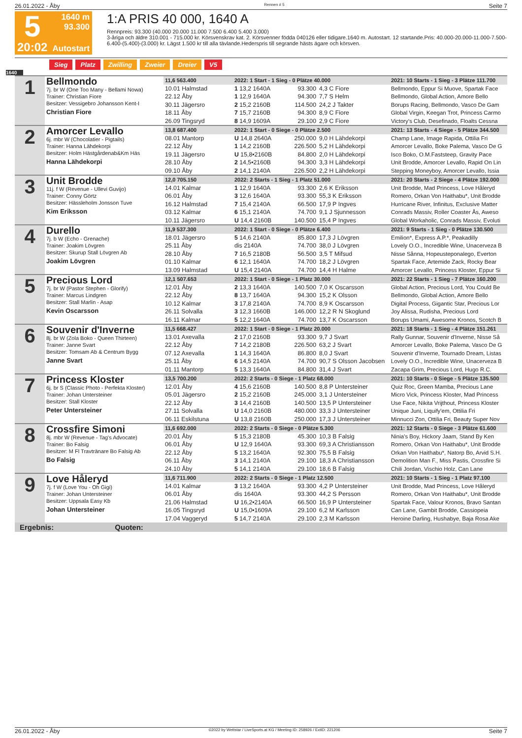26.01.2022 - Åby Rennen # 5 Seite 7
5
20:02
1640 m
93.300
Autostart
1:A PRIS 40 000, 1640 A
Rennpreis: 93.300 (40.000 20.000 11.000 7.500 6.400 5.400 3.000)
3-åriga och äldre 310.001 - 715.000 kr. Körsvenskrav kat. 2. Körsvenner födda 040126 eller tidigare.1640 m. Autostart. 12 startande.Pris: 40.000-20.000-11.000-7.500-6.400-(5.400)-(3.000) kr. Lägst 1.500 kr till alla tävlande.Hederspris till segrande hästs ägare och körsven.
Sieg Platz Zwilling Zweier Dreier V5
1640
| 1 | Bellmondo 7j. br W (One Too Many - Bellami Nowa) Trainer: Christian Fiore Besitzer: Vessigebro Johansson Kent-I Christian Fiore | 11,6 563.400 | 2022: 1 Start - 1 Sieg - 0 Plätze 40.000 | | | 2021: 10 Starts - 1 Sieg - 3 Plätze 111.700 |
| | | 10.01 Halmstad | 1 13,2 1640A | 93.300 | 4,3 C Fiore | Bellmondo, Eppur Si Muove, Spartak Face |
| | | 22.12 Åby | 1 12,9 1640A | 94.300 | 7,7 S Helm | Bellmondo, Global Action, Amore Bello |
| | | 30.11 Jägersro | 2 15,2 2160B | 114.500 | 24,2 J Takter | Borups Racing, Bellmondo, Vasco De Gam |
| | | 18.11 Åby | 7 15,7 2160B | 94.300 | 8,9 C Fiore | Global Virgin, Keegan Trot, Princess Carmo |
| | | 26.09 Tingsryd | 8 14,9 1609A | 29.100 | 2,9 C Fiore | Victory's Club, Desefinado, Floalts Cessna |
| 2 | Amorcer Levallo 6j. mbr W (Chocolatier - Pigtails) Trainer: Hanna Lähdekorpi Besitzer: Holm Hästgårdenab&Km Häs Hanna Lähdekorpi | 13,8 687.400 | 2022: 1 Start - 0 Siege - 0 Plätze 2.500 | | | 2021: 13 Starts - 4 Siege - 5 Plätze 344.500 |
| | | 08.01 Mantorp | U 14,8 2640A | 250.000 | 9,0 H Lähdekorpi | Champ Lane, Image Rapida, Ottilia Fri |
| | | 22.12 Åby | 1 14,2 2160B | 226.500 | 5,2 H Lähdekorpi | Amorcer Levallo, Boke Palema, Vasco De G |
| | | 19.11 Jägersro | U 15,8•2160B | 84.800 | 2,0 H Lähdekorpi | Isco Boko, O.M.Faststeep, Gravity Pace |
| | | 28.10 Åby | 2 14,5•2160B | 94.300 | 3,3 H Lähdekorpi | Unit Brodde, Amorcer Levallo, Rapid On Lin |
| | | 09.10 Åby | 2 14,1 2140A | 226.500 | 2,2 H Lähdekorpi | Stepping Moneyboy, Amorcer Levallo, Issia |
| 3 | Unit Brodde 11j. f W (Revenue - Ullevi Guvijo) Trainer: Conny Görtz Besitzer: Hässleholm Jonsson Tuve Kim Eriksson | 12,0 705.150 | 2022: 2 Starts - 1 Sieg - 1 Platz 51.000 | | | 2021: 20 Starts - 2 Siege - 4 Plätze 192.000 |
| | | 14.01 Kalmar | 1 12,9 1640A | 93.300 | 2,6 K Eriksson | Unit Brodde, Mad Princess, Love Håleryd |
| | | 06.01 Åby | 3 12,6 1640A | 93.300 | 55,3 K Eriksson | Romero, Orkan Von Haithabu*, Unit Brodde |
| | | 16.12 Halmstad | 7 15,4 2140A | 66.500 | 17,9 P Ingves | Hurricane River, Infinitus, Exclusive Matter |
| | | 03.12 Kalmar | 6 15,1 2140A | 74.700 | 9,1 J Sjunnesson | Conrads Massiv, Roller Coaster Ås, Aweso |
| | | 10.11 Jägersro | U 14,4 2160B | 140.500 | 15,4 P Ingves | Global Workaholic, Conrads Massiv, Evoluti |
| 4 | Durello 7j. b W (Echo - Grenache) Trainer: Joakim Lövgren Besitzer: Skurup Stall Lövgren Ab Joakim Lövgren | 11,9 537.300 | 2022: 1 Start - 0 Siege - 0 Plätze 6.400 | | | 2021: 9 Starts - 1 Sieg - 0 Plätze 130.500 |
| | | 18.01 Jägersro | 5 14,6 2140A | 85.800 | 17,3 J Lövgren | Emilion*, Express A.P.*, Peakadilly |
| | | 25.11 Åby | dis 2140A | 74.700 | 38,0 J Lövgren | Lovely O.O., Incredible Wine, Unacerveza B |
| | | 28.10 Åby | 7 16,5 2180B | 56.500 | 3,5 T Mifsud | Nisse Sånna, Hopeusteponalego, Everton |
| | | 01.10 Kalmar | 6 12,1 1640A | 74.700 | 18,2 J Lövgren | Spartak Face, Artemide Zack, Rocky Bear |
| | | 13.09 Halmstad | U 15,4 2140A | 74.700 | 14,4 H Halme | Amorcer Levallo, Princess Kloster, Eppur Si |
| 5 | Precious Lord 7j. br W (Pastor Stephen - Glorify) Trainer: Marcus Lindgren Besitzer: Stall Marlin - Asap Kevin Oscarsson | 12,1 507.653 | 2022: 1 Start - 0 Siege - 1 Platz 30.000 | | | 2021: 22 Starts - 1 Sieg - 7 Plätze 160.200 |
| | | 12.01 Åby | 2 13,3 1640A | 140.500 | 7,0 K Oscarsson | Global Action, Precious Lord, You Could Be |
| | | 22.12 Åby | 8 13,7 1640A | 94.300 | 15,2 K Olsson | Bellmondo, Global Action, Amore Bello |
| | | 10.12 Kalmar | 3 17,8 2140A | 74.700 | 8,9 K Oscarsson | Digital Process, Gigantic Star, Precious Lor |
| | | 26.11 Solvalla | 3 12,3 1660B | 146.000 | 12,2 R N Skoglund | Joy Alissa, Rudisha, Precious Lord |
| | | 16.11 Kalmar | 5 12,2 1640A | 74.700 | 13,7 K Oscarsson | Borups Umami, Awesome Kronos, Scotch B |
| 6 | Souvenir d'Inverne 8j. br W (Zola Boko - Queen Thirteen) Trainer: Janne Svart Besitzer: Tomsam Ab & Centrum Bygg Janne Svart | 11,5 668.427 | 2022: 1 Start - 0 Siege - 1 Platz 20.000 | | | 2021: 18 Starts - 1 Sieg - 4 Plätze 151.261 |
| | | 13.01 Axevalla | 2 17,0 2160B | 93.300 | 9,7 J Svart | Rally Gunnar, Souvenir d'Inverne, Nisse Så |
| | | 22.12 Åby | 7 14,2 2180B | 226.500 | 63,2 J Svart | Amorcer Levallo, Boke Palema, Vasco De G |
| | | 07.12 Axevalla | 1 14,3 1640A | 86.800 | 8,0 J Svart | Souvenir d'Inverne, Tournado Dream, Listas |
| | | 25.11 Åby | 6 14,5 2140A | 74.700 | 90,7 S Olsson Jacobsen | Lovely O.O., Incredible Wine, Unacerveza B |
| | | 01.11 Mantorp | 5 13,3 1640A | 84.800 | 31,4 J Svart | Zacapa Grim, Precious Lord, Hugo R.C. |
| 7 | Princess Kloster 6j. br S (Classic Photo - Perfekta Kloster) Trainer: Johan Untersteiner Besitzer: Stall Kloster Peter Untersteiner | 13,5 700.200 | 2022: 2 Starts - 0 Siege - 1 Platz 68.000 | | | 2021: 10 Starts - 0 Siege - 5 Plätze 135.500 |
| | | 12.01 Åby | 4 15,6 2160B | 140.500 | 8,8 P Untersteiner | Quiz Roc, Green Mamba, Precious Lane |
| | | 05.01 Jägersro | 2 15,2 2160B | 245.000 | 3,1 J Untersteiner | Micro Vick, Princess Kloster, Mad Princess |
| | | 22.12 Åby | 3 14,4 2160B | 140.500 | 13,5 P Untersteiner | Use Face, Nikita Vrijthout, Princess Kloster |
| | | 27.11 Solvalla | U 14,0 2160B | 480.000 | 33,3 J Untersteiner | Unique Juni, Liquify'em, Ottilia Fri |
| | | 06.11 Eskilstuna | U 13,8 2160B | 250.000 | 17,3 J Untersteiner | Minnucci Zon, Ottilia Fri, Beauty Super Nov |
| 8 | Crossfire Simoni 8j. mbr W (Revenue - Tag's Advocate) Trainer: Bo Falsig Besitzer: M Fl Travtränare Bo Falsig Ab Bo Falsig | 11,6 692.000 | 2022: 2 Starts - 0 Siege - 0 Plätze 5.300 | | | 2021: 12 Starts - 0 Siege - 3 Plätze 61.600 |
| | | 20.01 Åby | 5 15,3 2180B | 45.300 | 10,3 B Falsig | Ninia's Boy, Hickory Jaam, Stand By Ken |
| | | 06.01 Åby | U 12,9 1640A | 93.300 | 69,3 A Christiansson | Romero, Orkan Von Haithabu*, Unit Brodde |
| | | 22.12 Åby | 5 13,2 1640A | 92.300 | 75,5 B Falsig | Orkan Von Haithabu*, Natorp Bo, Arvid S.H. |
| | | 06.11 Åby | 3 14,1 2140A | 29.100 | 18,3 A Christiansson | Demolition Man F., Miss Pastis, Crossfire Si |
| | | 24.10 Åby | 5 14,1 2140A | 29.100 | 18,6 B Falsig | Chili Jordan, Vischio Holz, Can Lane |
| 9 | Love Håleryd 7j. f W (Love You - Oh Gigi) Trainer: Johan Untersteiner Besitzer: Uppsala Easy Kb Johan Untersteiner | 11,6 711.900 | 2022: 2 Starts - 0 Siege - 1 Platz 12.500 | | | 2021: 10 Starts - 1 Sieg - 1 Platz 97.100 |
| | | 14.01 Kalmar | 3 13,2 1640A | 93.300 | 4,2 P Untersteiner | Unit Brodde, Mad Princess, Love Håleryd |
| | | 06.01 Åby | dis 1640A | 93.300 | 44,2 S Persson | Romero, Orkan Von Haithabu*, Unit Brodde |
| | | 21.06 Halmstad | U 16,2•2140A | 66.500 | 16,9 P Untersteiner | Spartak Face, Valour Kronos, Bravo Santan |
| | | 16.05 Tingsryd | U 15,0•1609A | 29.100 | 6,2 M Karlsson | Can Lane, Gambit Brodde, Cassiopeia |
| | | 17.04 Vaggeryd | 5 14,7 2140A | 29.100 | 2,3 M Karlsson | Heroine Darling, Hushabye, Baja Rosa Ake |
Ergebnis: Quoten:
26.01.2022 - Åby ©2022 by Wettstar / LiveSports.at KG / Meeting ID: 258926 / ExtID: 221206 Seite 7